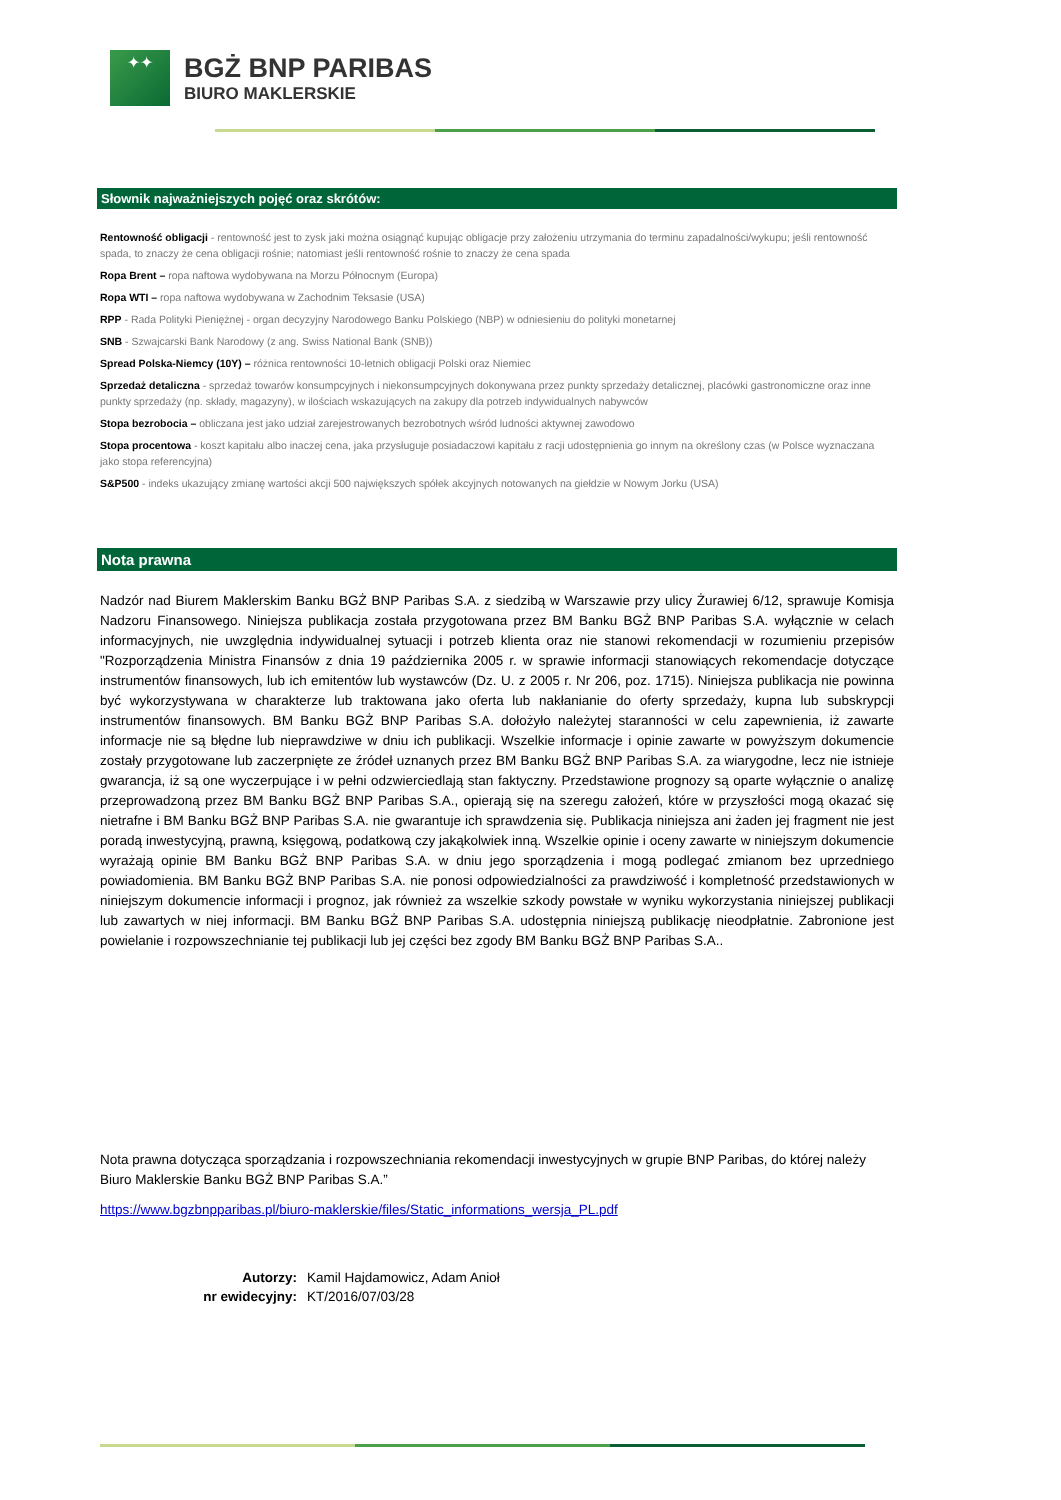✦✦
BGŻ BNP PARIBAS
BIURO MAKLERSKIE
Słownik najważniejszych pojęć oraz skrótów:
Rentowność obligacji - rentowność jest to zysk jaki można osiągnąć kupując obligacje przy założeniu utrzymania do terminu zapadalności/wykupu; jeśli rentowność spada, to znaczy że cena obligacji rośnie; natomiast jeśli rentowność rośnie to znaczy że cena spada
Ropa Brent – ropa naftowa wydobywana na Morzu Północnym (Europa)
Ropa WTI – ropa naftowa wydobywana w Zachodnim Teksasie (USA)
RPP - Rada Polityki Pieniężnej - organ decyzyjny Narodowego Banku Polskiego (NBP) w odniesieniu do polityki monetarnej
SNB - Szwajcarski Bank Narodowy (z ang. Swiss National Bank (SNB))
Spread Polska-Niemcy (10Y) – różnica rentowności 10-letnich obligacji Polski oraz Niemiec
Sprzedaż detaliczna - sprzedaż towarów konsumpcyjnych i niekonsumpcyjnych dokonywana przez punkty sprzedaży detalicznej, placówki gastronomiczne oraz inne punkty sprzedaży (np. składy, magazyny), w ilościach wskazujących na zakupy dla potrzeb indywidualnych nabywców
Stopa bezrobocia – obliczana jest jako udział zarejestrowanych bezrobotnych wśród ludności aktywnej zawodowo
Stopa procentowa - koszt kapitału albo inaczej cena, jaka przysługuje posiadaczowi kapitału z racji udostępnienia go innym na określony czas (w Polsce wyznaczana jako stopa referencyjna)
S&P500 - indeks ukazujący zmianę wartości akcji 500 największych spółek akcyjnych notowanych na giełdzie w Nowym Jorku (USA)
Nota prawna
Nadzór nad Biurem Maklerskim Banku BGŻ BNP Paribas S.A. z siedzibą w Warszawie przy ulicy Żurawiej 6/12, sprawuje Komisja Nadzoru Finansowego. Niniejsza publikacja została przygotowana przez BM Banku BGŻ BNP Paribas S.A. wyłącznie w celach informacyjnych, nie uwzględnia indywidualnej sytuacji i potrzeb klienta oraz nie stanowi rekomendacji w rozumieniu przepisów "Rozporządzenia Ministra Finansów z dnia 19 października 2005 r. w sprawie informacji stanowiących rekomendacje dotyczące instrumentów finansowych, lub ich emitentów lub wystawców (Dz. U. z 2005 r. Nr 206, poz. 1715). Niniejsza publikacja nie powinna być wykorzystywana w charakterze lub traktowana jako oferta lub nakłanianie do oferty sprzedaży, kupna lub subskrypcji instrumentów finansowych. BM Banku BGŻ BNP Paribas S.A. dołożyło należytej staranności w celu zapewnienia, iż zawarte informacje nie są błędne lub nieprawdziwe w dniu ich publikacji. Wszelkie informacje i opinie zawarte w powyższym dokumencie zostały przygotowane lub zaczerpnięte ze źródeł uznanych przez BM Banku BGŻ BNP Paribas S.A. za wiarygodne, lecz nie istnieje gwarancja, iż są one wyczerpujące i w pełni odzwierciedlają stan faktyczny. Przedstawione prognozy są oparte wyłącznie o analizę przeprowadzoną przez BM Banku BGŻ BNP Paribas S.A., opierają się na szeregu założeń, które w przyszłości mogą okazać się nietrafne i BM Banku BGŻ BNP Paribas S.A. nie gwarantuje ich sprawdzenia się. Publikacja niniejsza ani żaden jej fragment nie jest poradą inwestycyjną, prawną, księgową, podatkową czy jakąkolwiek inną. Wszelkie opinie i oceny zawarte w niniejszym dokumencie wyrażają opinie BM Banku BGŻ BNP Paribas S.A. w dniu jego sporządzenia i mogą podlegać zmianom bez uprzedniego powiadomienia. BM Banku BGŻ BNP Paribas S.A. nie ponosi odpowiedzialności za prawdziwość i kompletność przedstawionych w niniejszym dokumencie informacji i prognoz, jak również za wszelkie szkody powstałe w wyniku wykorzystania niniejszej publikacji lub zawartych w niej informacji. BM Banku BGŻ BNP Paribas S.A. udostępnia niniejszą publikację nieodpłatnie. Zabronione jest powielanie i rozpowszechnianie tej publikacji lub jej części bez zgody BM Banku BGŻ BNP Paribas S.A..
Nota prawna dotycząca sporządzania i rozpowszechniania rekomendacji inwestycyjnych w grupie BNP Paribas, do której należy Biuro Maklerskie Banku BGŻ BNP Paribas S.A.”
https://www.bgzbnpparibas.pl/biuro-maklerskie/files/Static_informations_wersja_PL.pdf
Autorzy: Kamil Hajdamowicz, Adam Anioł nr ewidecyjny: KT/2016/07/03/28